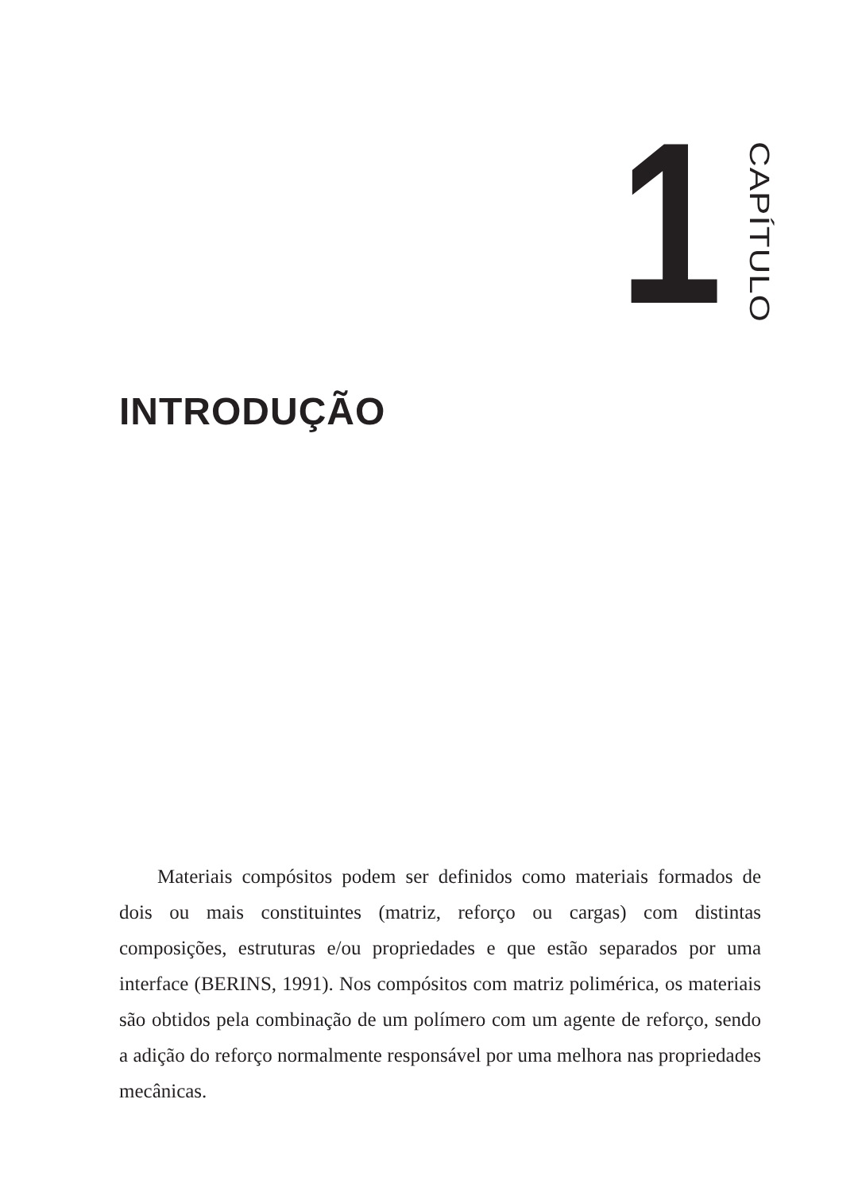1
CAPÍTULO
INTRODUÇÃO
Materiais compósitos podem ser definidos como materiais formados de dois ou mais constituintes (matriz, reforço ou cargas) com distintas composições, estruturas e/ou propriedades e que estão separados por uma interface (BERINS, 1991). Nos compósitos com matriz polimérica, os materiais são obtidos pela combinação de um polímero com um agente de reforço, sendo a adição do reforço normalmente responsável por uma melhora nas propriedades mecânicas.